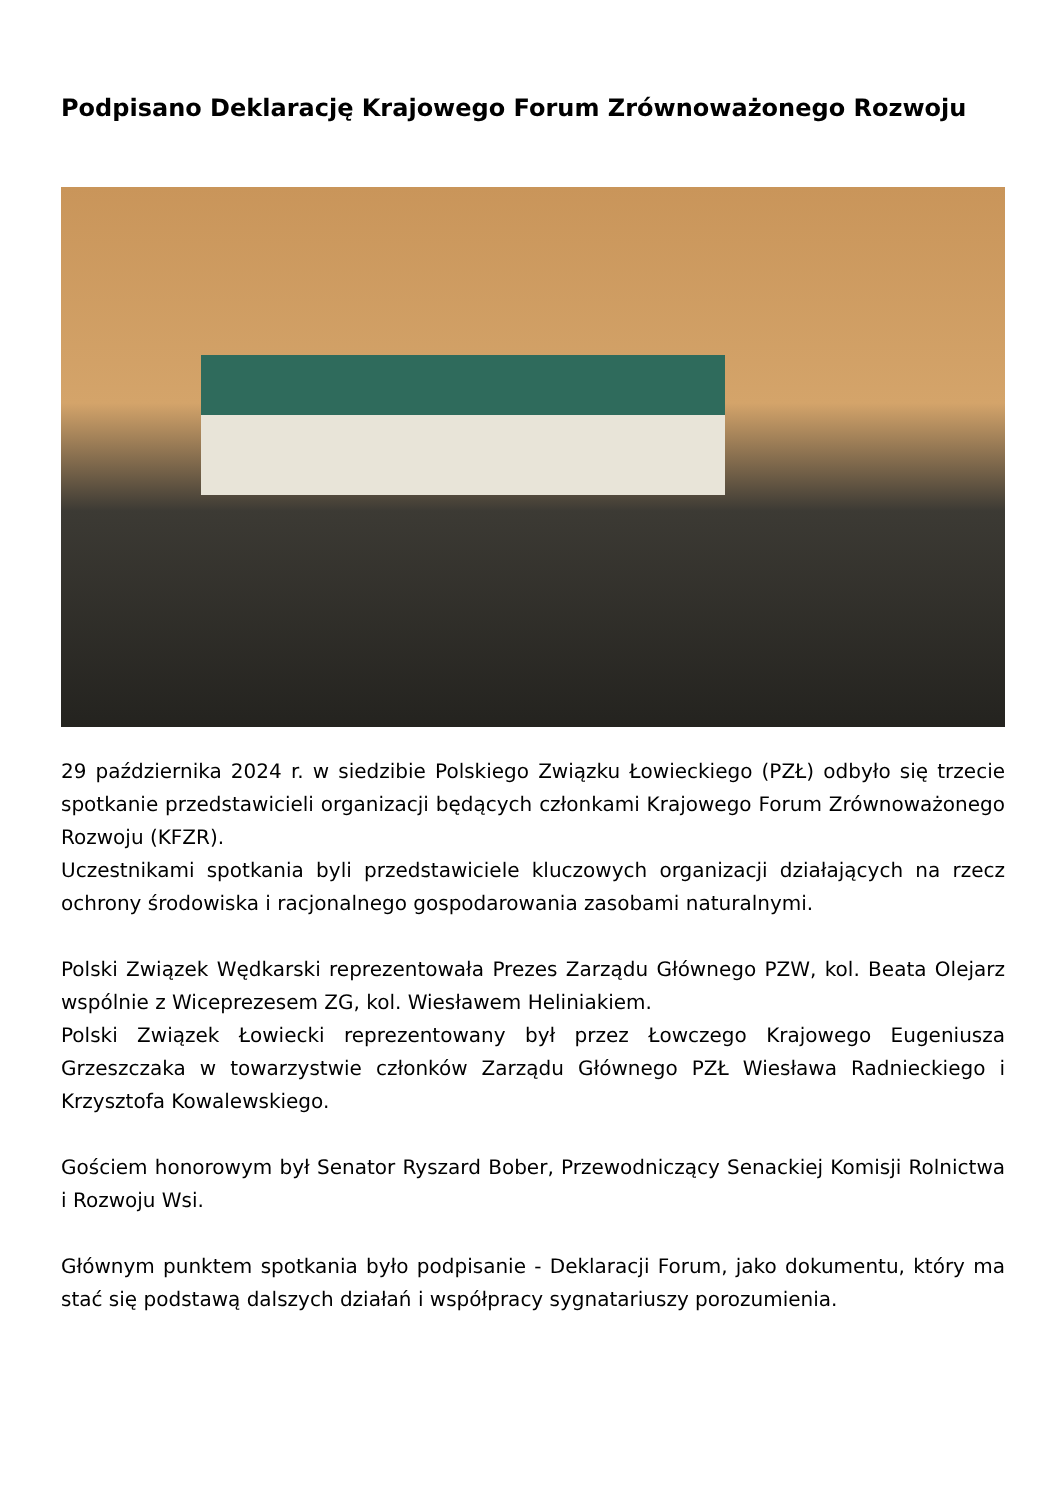Podpisano Deklarację Krajowego Forum Zrównoważonego Rozwoju
29 października 2024 r. w siedzibie Polskiego Związku Łowieckiego (PZŁ) odbyło się trzecie spotkanie przedstawicieli organizacji będących członkami Krajowego Forum Zrównoważonego Rozwoju (KFZR).
Uczestnikami spotkania byli przedstawiciele kluczowych organizacji działających na rzecz ochrony środowiska i racjonalnego gospodarowania zasobami naturalnymi.
Polski Związek Wędkarski reprezentowała Prezes Zarządu Głównego PZW, kol. Beata Olejarz wspólnie z Wiceprezesem ZG, kol. Wiesławem Heliniakiem.
Polski Związek Łowiecki reprezentowany był przez Łowczego Krajowego Eugeniusza Grzeszczaka w towarzystwie członków Zarządu Głównego PZŁ Wiesława Radnieckiego i Krzysztofa Kowalewskiego.
Gościem honorowym był Senator Ryszard Bober, Przewodniczący Senackiej Komisji Rolnictwa i Rozwoju Wsi.
Głównym punktem spotkania było podpisanie - Deklaracji Forum, jako dokumentu, który ma stać się podstawą dalszych działań i współpracy sygnatariuszy porozumienia.